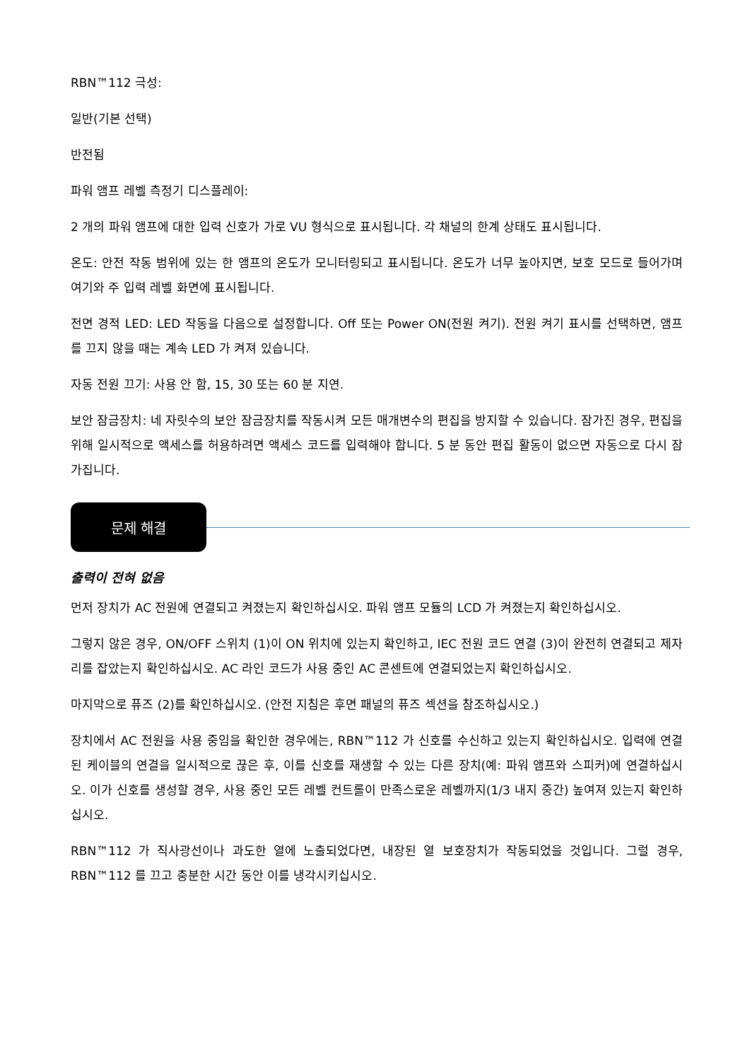RBN™112 극성:
일반(기본 선택)
반전됨
파워 앰프 레벨 측정기 디스플레이:
2 개의 파워 앰프에 대한 입력 신호가 가로 VU 형식으로 표시됩니다. 각 채널의 한계 상태도 표시됩니다.
온도: 안전 작동 범위에 있는 한 앰프의 온도가 모니터링되고 표시됩니다. 온도가 너무 높아지면, 보호 모드로 들어가며 여기와 주 입력 레벨 화면에 표시됩니다.
전면 경적 LED: LED 작동을 다음으로 설정합니다. Off 또는 Power ON(전원 켜기). 전원 켜기 표시를 선택하면, 앰프를 끄지 않을 때는 계속 LED 가 켜져 있습니다.
자동 전원 끄기: 사용 안 함, 15, 30 또는 60 분 지연.
보안 잠금장치: 네 자릿수의 보안 잠금장치를 작동시켜 모든 매개변수의 편집을 방지할 수 있습니다. 잠가진 경우, 편집을 위해 일시적으로 액세스를 허용하려면 액세스 코드를 입력해야 합니다. 5 분 동안 편집 활동이 없으면 자동으로 다시 잠가집니다.
문제 해결
출력이 전혀 없음
먼저 장치가 AC 전원에 연결되고 켜졌는지 확인하십시오. 파워 앰프 모듈의 LCD 가 켜졌는지 확인하십시오.
그렇지 않은 경우, ON/OFF 스위치 (1)이 ON 위치에 있는지 확인하고, IEC 전원 코드 연결 (3)이 완전히 연결되고 제자리를 잡았는지 확인하십시오. AC 라인 코드가 사용 중인 AC 콘센트에 연결되었는지 확인하십시오.
마지막으로 퓨즈 (2)를 확인하십시오. (안전 지침은 후면 패널의 퓨즈 섹션을 참조하십시오.)
장치에서 AC 전원을 사용 중임을 확인한 경우에는, RBN™112 가 신호를 수신하고 있는지 확인하십시오. 입력에 연결된 케이블의 연결을 일시적으로 끊은 후, 이를 신호를 재생할 수 있는 다른 장치(예: 파워 앰프와 스피커)에 연결하십시오. 이가 신호를 생성할 경우, 사용 중인 모든 레벨 컨트롤이 만족스로운 레벨까지(1/3 내지 중간) 높여져 있는지 확인하십시오.
RBN™112 가 직사광선이나 과도한 열에 노출되었다면, 내장된 열 보호장치가 작동되었을 것입니다. 그럴 경우, RBN™112 를 끄고 충분한 시간 동안 이를 냉각시키십시오.